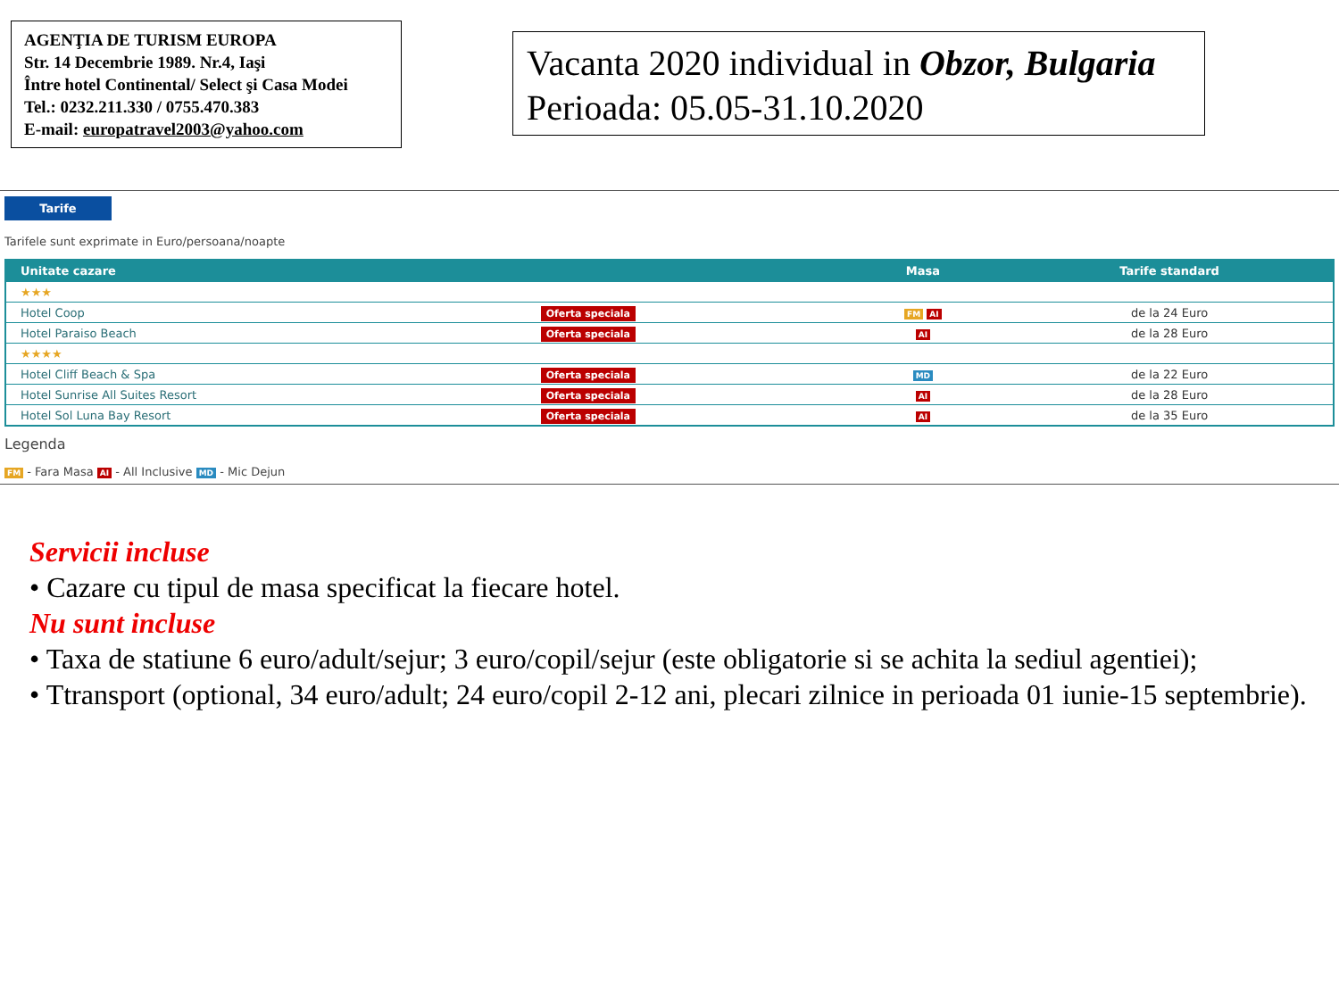AGENŢIA DE TURISM EUROPA
Str. 14 Decembrie 1989. Nr.4, Iaşi
Între hotel Continental/ Select şi Casa Modei
Tel.: 0232.211.330 / 0755.470.383
E-mail: europatravel2003@yahoo.com
Vacanta 2020 individual in Obzor, Bulgaria
Perioada: 05.05-31.10.2020
Tarife
Tarifele sunt exprimate in Euro/persoana/noapte
| Unitate cazare | | Masa | Tarife standard |
| --- | --- | --- | --- |
| ★★★ | | | |
| Hotel Coop | Oferta speciala | FM AI | de la 24 Euro |
| Hotel Paraiso Beach | Oferta speciala | AI | de la 28 Euro |
| ★★★★ | | | |
| Hotel Cliff Beach & Spa | Oferta speciala | MD | de la 22 Euro |
| Hotel Sunrise All Suites Resort | Oferta speciala | AI | de la 28 Euro |
| Hotel Sol Luna Bay Resort | Oferta speciala | AI | de la 35 Euro |
Legenda
FM - Fara Masa AI - All Inclusive MD - Mic Dejun
Servicii incluse
• Cazare cu tipul de masa specificat la fiecare hotel.
Nu sunt incluse
• Taxa de statiune 6 euro/adult/sejur; 3 euro/copil/sejur (este obligatorie si se achita la sediul agentiei);
• Ttransport (optional, 34 euro/adult; 24 euro/copil 2-12 ani, plecari zilnice in perioada 01 iunie-15 septembrie).